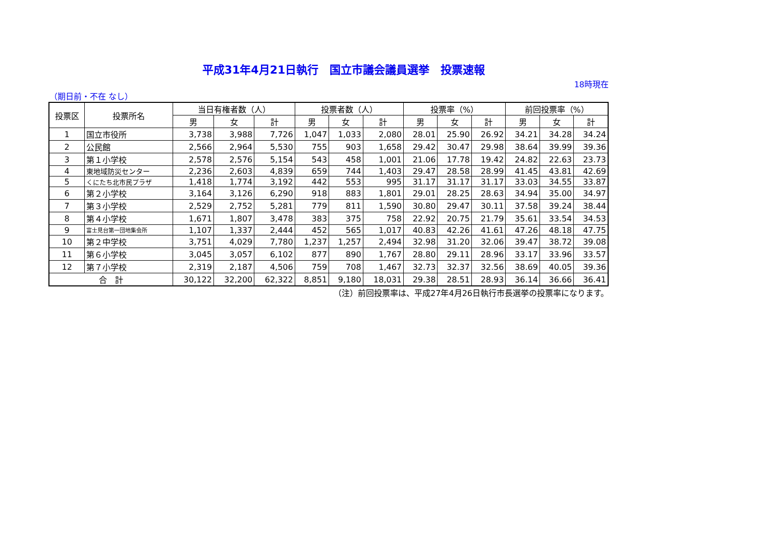平成31年4月21日執行　国立市議会議員選挙　投票速報
18時現在
（期日前・不在 なし）
| 投票区 | 投票所名 | 当日有権者数（人） | | | 投票者数（人） | | | 投票率（%） | | | 前回投票率（%） | | |
| --- | --- | --- | --- | --- | --- | --- | --- | --- | --- | --- | --- | --- | --- |
| | | 男 | 女 | 計 | 男 | 女 | 計 | 男 | 女 | 計 | 男 | 女 | 計 |
| 1 | 国立市役所 | 3,738 | 3,988 | 7,726 | 1,047 | 1,033 | 2,080 | 28.01 | 25.90 | 26.92 | 34.21 | 34.28 | 34.24 |
| 2 | 公民館 | 2,566 | 2,964 | 5,530 | 755 | 903 | 1,658 | 29.42 | 30.47 | 29.98 | 38.64 | 39.99 | 39.36 |
| 3 | 第１小学校 | 2,578 | 2,576 | 5,154 | 543 | 458 | 1,001 | 21.06 | 17.78 | 19.42 | 24.82 | 22.63 | 23.73 |
| 4 | 東地域防災センター | 2,236 | 2,603 | 4,839 | 659 | 744 | 1,403 | 29.47 | 28.58 | 28.99 | 41.45 | 43.81 | 42.69 |
| 5 | くにたち北市民プラザ | 1,418 | 1,774 | 3,192 | 442 | 553 | 995 | 31.17 | 31.17 | 31.17 | 33.03 | 34.55 | 33.87 |
| 6 | 第２小学校 | 3,164 | 3,126 | 6,290 | 918 | 883 | 1,801 | 29.01 | 28.25 | 28.63 | 34.94 | 35.00 | 34.97 |
| 7 | 第３小学校 | 2,529 | 2,752 | 5,281 | 779 | 811 | 1,590 | 30.80 | 29.47 | 30.11 | 37.58 | 39.24 | 38.44 |
| 8 | 第４小学校 | 1,671 | 1,807 | 3,478 | 383 | 375 | 758 | 22.92 | 20.75 | 21.79 | 35.61 | 33.54 | 34.53 |
| 9 | 富士見台第一団地集会所 | 1,107 | 1,337 | 2,444 | 452 | 565 | 1,017 | 40.83 | 42.26 | 41.61 | 47.26 | 48.18 | 47.75 |
| 10 | 第２中学校 | 3,751 | 4,029 | 7,780 | 1,237 | 1,257 | 2,494 | 32.98 | 31.20 | 32.06 | 39.47 | 38.72 | 39.08 |
| 11 | 第６小学校 | 3,045 | 3,057 | 6,102 | 877 | 890 | 1,767 | 28.80 | 29.11 | 28.96 | 33.17 | 33.96 | 33.57 |
| 12 | 第７小学校 | 2,319 | 2,187 | 4,506 | 759 | 708 | 1,467 | 32.73 | 32.37 | 32.56 | 38.69 | 40.05 | 39.36 |
| 合 計 | | 30,122 | 32,200 | 62,322 | 8,851 | 9,180 | 18,031 | 29.38 | 28.51 | 28.93 | 36.14 | 36.66 | 36.41 |
（注）前回投票率は、平成27年4月26日執行市長選挙の投票率になります。